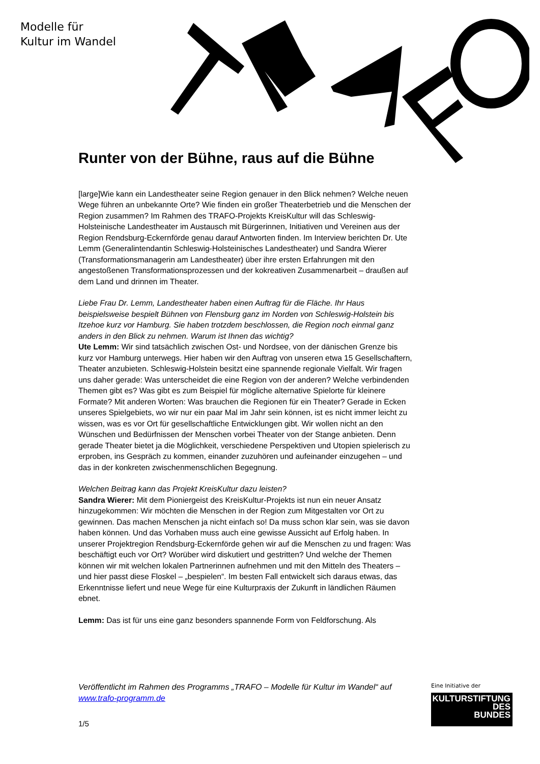Modelle für
Kultur im Wandel
Runter von der Bühne, raus auf die Bühne
[large]Wie kann ein Landestheater seine Region genauer in den Blick nehmen? Welche neuen Wege führen an unbekannte Orte? Wie finden ein großer Theaterbetrieb und die Menschen der Region zusammen? Im Rahmen des TRAFO-Projekts KreisKultur will das Schleswig-Holsteinische Landestheater im Austausch mit Bürgerinnen, Initiativen und Vereinen aus der Region Rendsburg-Eckernförde genau darauf Antworten finden. Im Interview berichten Dr. Ute Lemm (Generalintendantin Schleswig-Holsteinisches Landestheater) und Sandra Wierer (Transformationsmanagerin am Landestheater) über ihre ersten Erfahrungen mit den angestoßenen Transformationsprozessen und der kokreativen Zusammenarbeit – draußen auf dem Land und drinnen im Theater.
Liebe Frau Dr. Lemm, Landestheater haben einen Auftrag für die Fläche. Ihr Haus beispielsweise bespielt Bühnen von Flensburg ganz im Norden von Schleswig-Holstein bis Itzehoe kurz vor Hamburg. Sie haben trotzdem beschlossen, die Region noch einmal ganz anders in den Blick zu nehmen. Warum ist Ihnen das wichtig?
Ute Lemm: Wir sind tatsächlich zwischen Ost- und Nordsee, von der dänischen Grenze bis kurz vor Hamburg unterwegs. Hier haben wir den Auftrag von unseren etwa 15 Gesellschaftern, Theater anzubieten. Schleswig-Holstein besitzt eine spannende regionale Vielfalt. Wir fragen uns daher gerade: Was unterscheidet die eine Region von der anderen? Welche verbindenden Themen gibt es? Was gibt es zum Beispiel für mögliche alternative Spielorte für kleinere Formate? Mit anderen Worten: Was brauchen die Regionen für ein Theater? Gerade in Ecken unseres Spielgebiets, wo wir nur ein paar Mal im Jahr sein können, ist es nicht immer leicht zu wissen, was es vor Ort für gesellschaftliche Entwicklungen gibt. Wir wollen nicht an den Wünschen und Bedürfnissen der Menschen vorbei Theater von der Stange anbieten. Denn gerade Theater bietet ja die Möglichkeit, verschiedene Perspektiven und Utopien spielerisch zu erproben, ins Gespräch zu kommen, einander zuzuhören und aufeinander einzugehen – und das in der konkreten zwischenmenschlichen Begegnung.
Welchen Beitrag kann das Projekt KreisKultur dazu leisten?
Sandra Wierer: Mit dem Pioniergeist des KreisKultur-Projekts ist nun ein neuer Ansatz hinzugekommen: Wir möchten die Menschen in der Region zum Mitgestalten vor Ort zu gewinnen. Das machen Menschen ja nicht einfach so! Da muss schon klar sein, was sie davon haben können. Und das Vorhaben muss auch eine gewisse Aussicht auf Erfolg haben. In unserer Projektregion Rendsburg-Eckernförde gehen wir auf die Menschen zu und fragen: Was beschäftigt euch vor Ort? Worüber wird diskutiert und gestritten? Und welche der Themen können wir mit welchen lokalen Partnerinnen aufnehmen und mit den Mitteln des Theaters – und hier passt diese Floskel – „bespielen“. Im besten Fall entwickelt sich daraus etwas, das Erkenntnisse liefert und neue Wege für eine Kulturpraxis der Zukunft in ländlichen Räumen ebnet.
Lemm: Das ist für uns eine ganz besonders spannende Form von Feldforschung. Als
Veröffentlicht im Rahmen des Programms „TRAFO – Modelle für Kultur im Wandel“ auf www.trafo-programm.de
1/5
Eine Initiative der
KULTURSTIFTUNG
DES
BUNDES